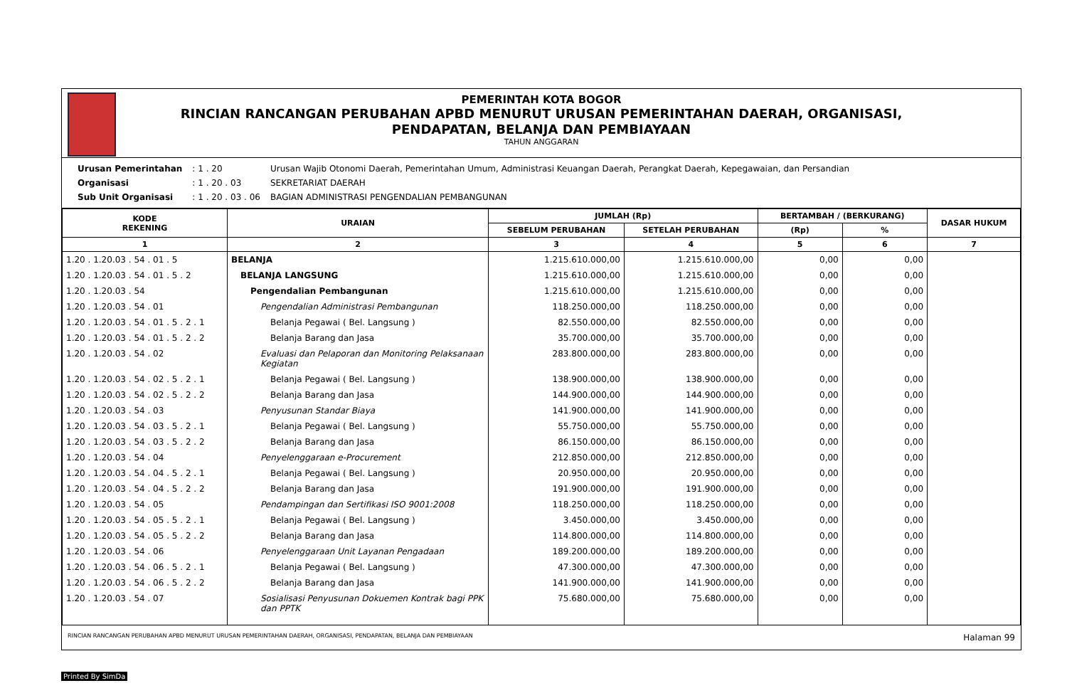PEMERINTAH KOTA BOGOR
RINCIAN RANCANGAN PERUBAHAN APBD MENURUT URUSAN PEMERINTAHAN DAERAH, ORGANISASI,
PENDAPATAN, BELANJA DAN PEMBIAYAAN
TAHUN ANGGARAN
| Urusan Pemerintahan | : 1 . 20 | Urusan Wajib Otonomi Daerah, Pemerintahan Umum, Administrasi Keuangan Daerah, Perangkat Daerah, Kepegawaian, dan Persandian |
| Organisasi | : 1 . 20 . 03 | SEKRETARIAT DAERAH |
| Sub Unit Organisasi | : 1 . 20 . 03 . 06 | BAGIAN ADMINISTRASI PENGENDALIAN PEMBANGUNAN |
| KODE REKENING | URAIAN | JUMLAH (Rp) | | BERTAMBAH / (BERKURANG) | | DASAR HUKUM |
| --- | --- | --- | --- | --- | --- | --- |
| | | SEBELUM PERUBAHAN | SETELAH PERUBAHAN | (Rp) | % | |
| 1 | 2 | 3 | 4 | 5 | 6 | 7 |
| 1.20 . 1.20.03 . 54 . 01 . 5 | BELANJA | 1.215.610.000,00 | 1.215.610.000,00 | 0,00 | 0,00 | |
| 1.20 . 1.20.03 . 54 . 01 . 5 . 2 | BELANJA LANGSUNG | 1.215.610.000,00 | 1.215.610.000,00 | 0,00 | 0,00 | |
| 1.20 . 1.20.03 . 54 | Pengendalian Pembangunan | 1.215.610.000,00 | 1.215.610.000,00 | 0,00 | 0,00 | |
| 1.20 . 1.20.03 . 54 . 01 | Pengendalian Administrasi Pembangunan | 118.250.000,00 | 118.250.000,00 | 0,00 | 0,00 | |
| 1.20 . 1.20.03 . 54 . 01 . 5 . 2 . 1 | Belanja Pegawai ( Bel. Langsung ) | 82.550.000,00 | 82.550.000,00 | 0,00 | 0,00 | |
| 1.20 . 1.20.03 . 54 . 01 . 5 . 2 . 2 | Belanja Barang dan Jasa | 35.700.000,00 | 35.700.000,00 | 0,00 | 0,00 | |
| 1.20 . 1.20.03 . 54 . 02 | Evaluasi dan Pelaporan dan Monitoring Pelaksanaan Kegiatan | 283.800.000,00 | 283.800.000,00 | 0,00 | 0,00 | |
| 1.20 . 1.20.03 . 54 . 02 . 5 . 2 . 1 | Belanja Pegawai ( Bel. Langsung ) | 138.900.000,00 | 138.900.000,00 | 0,00 | 0,00 | |
| 1.20 . 1.20.03 . 54 . 02 . 5 . 2 . 2 | Belanja Barang dan Jasa | 144.900.000,00 | 144.900.000,00 | 0,00 | 0,00 | |
| 1.20 . 1.20.03 . 54 . 03 | Penyusunan Standar Biaya | 141.900.000,00 | 141.900.000,00 | 0,00 | 0,00 | |
| 1.20 . 1.20.03 . 54 . 03 . 5 . 2 . 1 | Belanja Pegawai ( Bel. Langsung ) | 55.750.000,00 | 55.750.000,00 | 0,00 | 0,00 | |
| 1.20 . 1.20.03 . 54 . 03 . 5 . 2 . 2 | Belanja Barang dan Jasa | 86.150.000,00 | 86.150.000,00 | 0,00 | 0,00 | |
| 1.20 . 1.20.03 . 54 . 04 | Penyelenggaraan e-Procurement | 212.850.000,00 | 212.850.000,00 | 0,00 | 0,00 | |
| 1.20 . 1.20.03 . 54 . 04 . 5 . 2 . 1 | Belanja Pegawai ( Bel. Langsung ) | 20.950.000,00 | 20.950.000,00 | 0,00 | 0,00 | |
| 1.20 . 1.20.03 . 54 . 04 . 5 . 2 . 2 | Belanja Barang dan Jasa | 191.900.000,00 | 191.900.000,00 | 0,00 | 0,00 | |
| 1.20 . 1.20.03 . 54 . 05 | Pendampingan dan Sertifikasi ISO 9001:2008 | 118.250.000,00 | 118.250.000,00 | 0,00 | 0,00 | |
| 1.20 . 1.20.03 . 54 . 05 . 5 . 2 . 1 | Belanja Pegawai ( Bel. Langsung ) | 3.450.000,00 | 3.450.000,00 | 0,00 | 0,00 | |
| 1.20 . 1.20.03 . 54 . 05 . 5 . 2 . 2 | Belanja Barang dan Jasa | 114.800.000,00 | 114.800.000,00 | 0,00 | 0,00 | |
| 1.20 . 1.20.03 . 54 . 06 | Penyelenggaraan Unit Layanan Pengadaan | 189.200.000,00 | 189.200.000,00 | 0,00 | 0,00 | |
| 1.20 . 1.20.03 . 54 . 06 . 5 . 2 . 1 | Belanja Pegawai ( Bel. Langsung ) | 47.300.000,00 | 47.300.000,00 | 0,00 | 0,00 | |
| 1.20 . 1.20.03 . 54 . 06 . 5 . 2 . 2 | Belanja Barang dan Jasa | 141.900.000,00 | 141.900.000,00 | 0,00 | 0,00 | |
| 1.20 . 1.20.03 . 54 . 07 | Sosialisasi Penyusunan Dokuemen Kontrak bagi PPK dan PPTK | 75.680.000,00 | 75.680.000,00 | 0,00 | 0,00 | |
RINCIAN RANCANGAN PERUBAHAN APBD MENURUT URUSAN PEMERINTAHAN DAERAH, ORGANISASI, PENDAPATAN, BELANJA DAN PEMBIAYAAN Halaman 99
Printed By SimDa